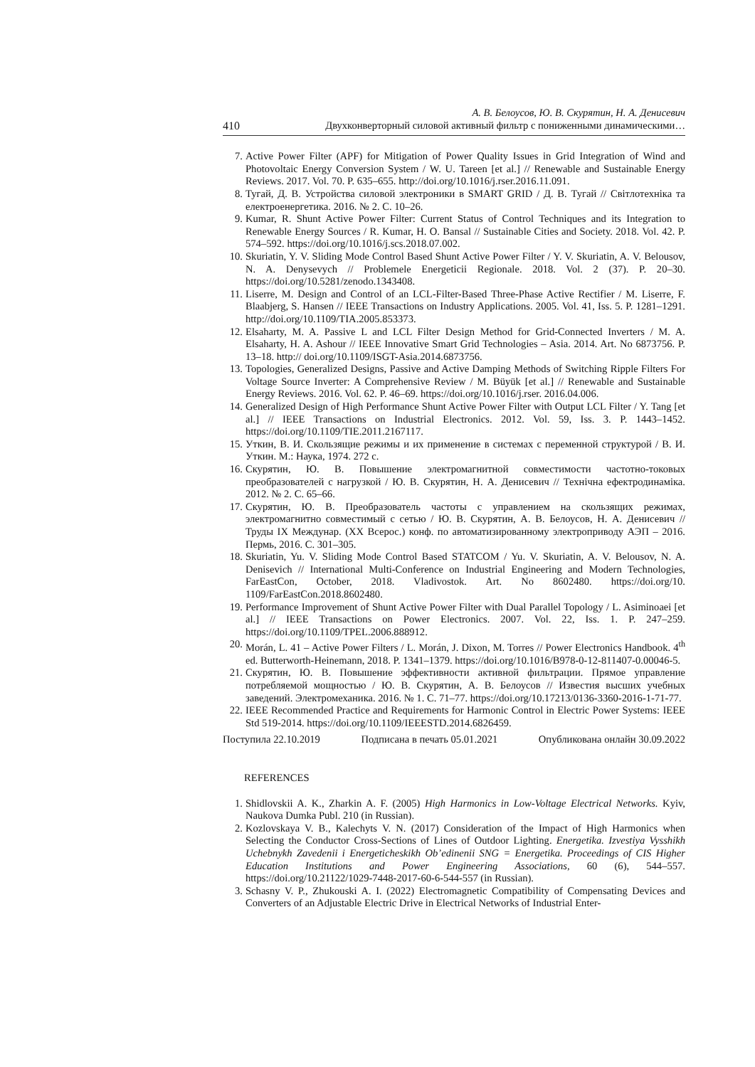А. В. Белоусов, Ю. В. Скурятин, Н. А. Денисевич
410 Двухконверторный силовой активный фильтр с пониженными динамическими…
7. Active Power Filter (APF) for Mitigation of Power Quality Issues in Grid Integration of Wind and Photovoltaic Energy Conversion System / W. U. Tareen [et al.] // Renewable and Sustainable Energy Reviews. 2017. Vol. 70. P. 635–655. http://doi.org/10.1016/j.rser.2016.11.091.
8. Тугай, Д. В. Устройства силовой электроники в SMART GRID / Д. В. Тугай // Світлотехніка та електроенергетика. 2016. № 2. С. 10–26.
9. Kumar, R. Shunt Active Power Filter: Current Status of Control Techniques and its Integration to Renewable Energy Sources / R. Kumar, H. O. Bansal // Sustainable Cities and Society. 2018. Vol. 42. P. 574–592. https://doi.org/10.1016/j.scs.2018.07.002.
10. Skuriatin, Y. V. Sliding Mode Control Based Shunt Active Power Filter / Y. V. Skuriatin, A. V. Belousov, N. A. Denysevych // Problemele Energeticii Regionale. 2018. Vol. 2 (37). P. 20–30. https://doi.org/10.5281/zenodo.1343408.
11. Liserre, M. Design and Control of an LCL-Filter-Based Three-Phase Active Rectifier / M. Liserre, F. Blaabjerg, S. Hansen // IEEE Transactions on Industry Applications. 2005. Vol. 41, Iss. 5. P. 1281–1291. http://doi.org/10.1109/TIA.2005.853373.
12. Elsaharty, M. A. Passive L and LCL Filter Design Method for Grid-Connected Inverters / M. A. Elsaharty, H. A. Ashour // IEEE Innovative Smart Grid Technologies – Asia. 2014. Art. No 6873756. P. 13–18. http:// doi.org/10.1109/ISGT-Asia.2014.6873756.
13. Topologies, Generalized Designs, Passive and Active Damping Methods of Switching Ripple Filters For Voltage Source Inverter: A Comprehensive Review / M. Büyük [et al.] // Renewable and Sustainable Energy Reviews. 2016. Vol. 62. P. 46–69. https://doi.org/10.1016/j.rser. 2016.04.006.
14. Generalized Design of High Performance Shunt Active Power Filter with Output LCL Filter / Y. Tang [et al.] // IEEE Transactions on Industrial Electronics. 2012. Vol. 59, Iss. 3. P. 1443–1452. https://doi.org/10.1109/TIE.2011.2167117.
15. Уткин, В. И. Скользящие режимы и их применение в системах с переменной структурой / В. И. Уткин. М.: Наука, 1974. 272 с.
16. Скурятин, Ю. В. Повышение электромагнитной совместимости частотно-токовых преобразователей с нагрузкой / Ю. В. Скурятин, Н. А. Денисевич // Технічна ефектродинаміка. 2012. № 2. С. 65–66.
17. Скурятин, Ю. В. Преобразователь частоты с управлением на скользящих режимах, электромагнитно совместимый с сетью / Ю. В. Скурятин, А. В. Белоусов, Н. А. Денисевич // Труды IX Междунар. (XX Всерос.) конф. по автоматизированному электроприводу АЭП – 2016. Пермь, 2016. С. 301–305.
18. Skuriatin, Yu. V. Sliding Mode Control Based STATCOM / Yu. V. Skuriatin, A. V. Belousov, N. A. Denisevich // International Multi-Conference on Industrial Engineering and Modern Technologies, FarEastCon, October, 2018. Vladivostok. Art. No 8602480. https://doi.org/10. 1109/FarEastCon.2018.8602480.
19. Performance Improvement of Shunt Active Power Filter with Dual Parallel Topology / L. Asiminoaei [et al.] // IEEE Transactions on Power Electronics. 2007. Vol. 22, Iss. 1. P. 247–259. https://doi.org/10.1109/TPEL.2006.888912.
20. Morán, L. 41 – Active Power Filters / L. Morán, J. Dixon, M. Torres // Power Electronics Handbook. 4<sup>th</sup> ed. Butterworth-Heinemann, 2018. P. 1341–1379. https://doi.org/10.1016/B978-0-12-811407-0.00046-5.
21. Скурятин, Ю. В. Повышение эффективности активной фильтрации. Прямое управление потребляемой мощностью / Ю. В. Скурятин, А. В. Белоусов // Известия высших учебных заведений. Электромеханика. 2016. № 1. С. 71–77. https://doi.org/10.17213/0136-3360-2016-1-71-77.
22. IEEE Recommended Practice and Requirements for Harmonic Control in Electric Power Systems: IEEE Std 519-2014. https://doi.org/10.1109/IEEESTD.2014.6826459.
Поступила 22.10.2019 Подписана в печать 05.01.2021 Опубликована онлайн 30.09.2022
REFERENCES
1. Shidlovskii A. K., Zharkin A. F. (2005) High Harmonics in Low-Voltage Electrical Networks. Kyiv, Naukova Dumka Publ. 210 (in Russian).
2. Kozlovskaya V. B., Kalechyts V. N. (2017) Consideration of the Impact of High Harmonics when Selecting the Conductor Cross-Sections of Lines of Outdoor Lighting. Energetika. Izvestiya Vysshikh Uchebnykh Zavedenii i Energeticheskikh Ob’edinenii SNG = Energetika. Proceedings of CIS Higher Education Institutions and Power Engineering Associations, 60 (6), 544–557. https://doi.org/10.21122/1029-7448-2017-60-6-544-557 (in Russian).
3. Schasny V. P., Zhukouski A. I. (2022) Electromagnetic Compatibility of Compensating Devices and Converters of an Adjustable Electric Drive in Electrical Networks of Industrial Enter-